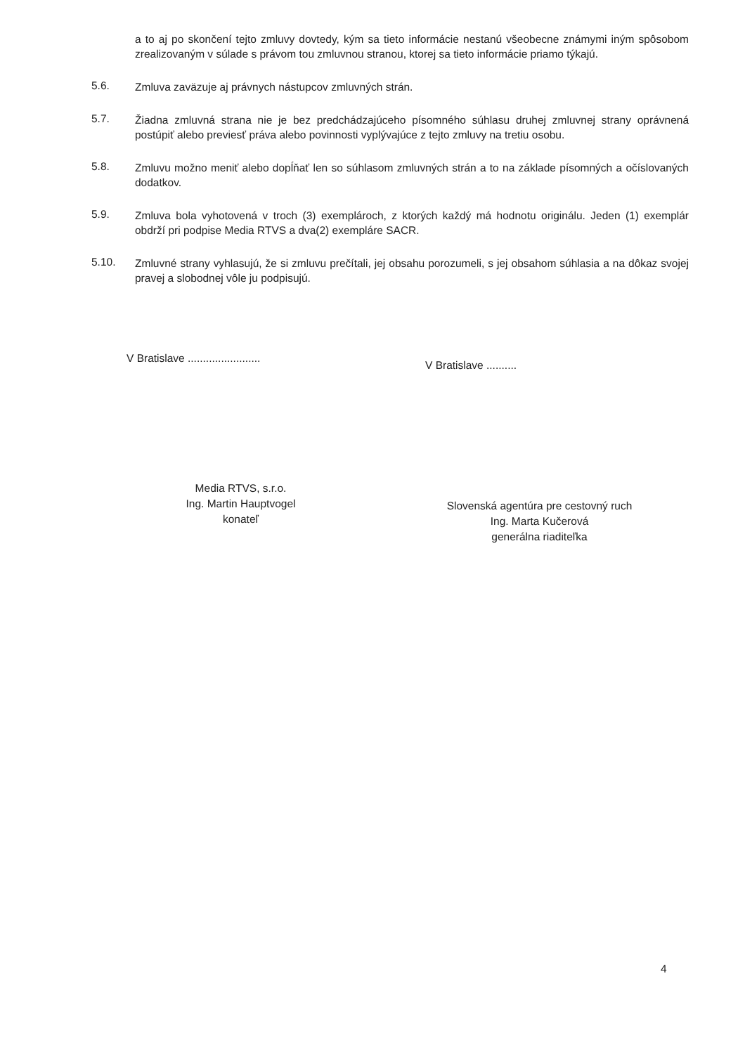a to aj po skončení tejto zmluvy dovtedy, kým sa tieto informácie nestanú všeobecne známymi iným spôsobom zrealizovaným v súlade s právom tou zmluvnou stranou, ktorej sa tieto informácie priamo týkajú.
5.6.
Zmluva zaväzuje aj právnych nástupcov zmluvných strán.
5.7.
Žiadna zmluvná strana nie je bez predchádzajúceho písomného súhlasu druhej zmluvnej strany oprávnená postúpiť alebo previesť práva alebo povinnosti vyplývajúce z tejto zmluvy na tretiu osobu.
5.8.
Zmluvu možno meniť alebo dopĺňať len so súhlasom zmluvných strán a to na základe písomných a očíslovaných dodatkov.
5.9.
Zmluva bola vyhotovená v troch (3) exemplároch, z ktorých každý má hodnotu originálu. Jeden (1) exemplár obdrží pri podpise Media RTVS a dva(2) exempláre SACR.
5.10.
Zmluvné strany vyhlasujú, že si zmluvu prečítali, jej obsahu porozumeli, s jej obsahom súhlasia a na dôkaz svojej pravej a slobodnej vôle ju podpisujú.
V Bratislave ........................
Media RTVS, s.r.o.
Ing. Martin Hauptvogel
konateľ
V Bratislave ..........
Slovenská agentúra pre cestovný ruch
Ing. Marta Kučerová
generálna riaditeľka
4